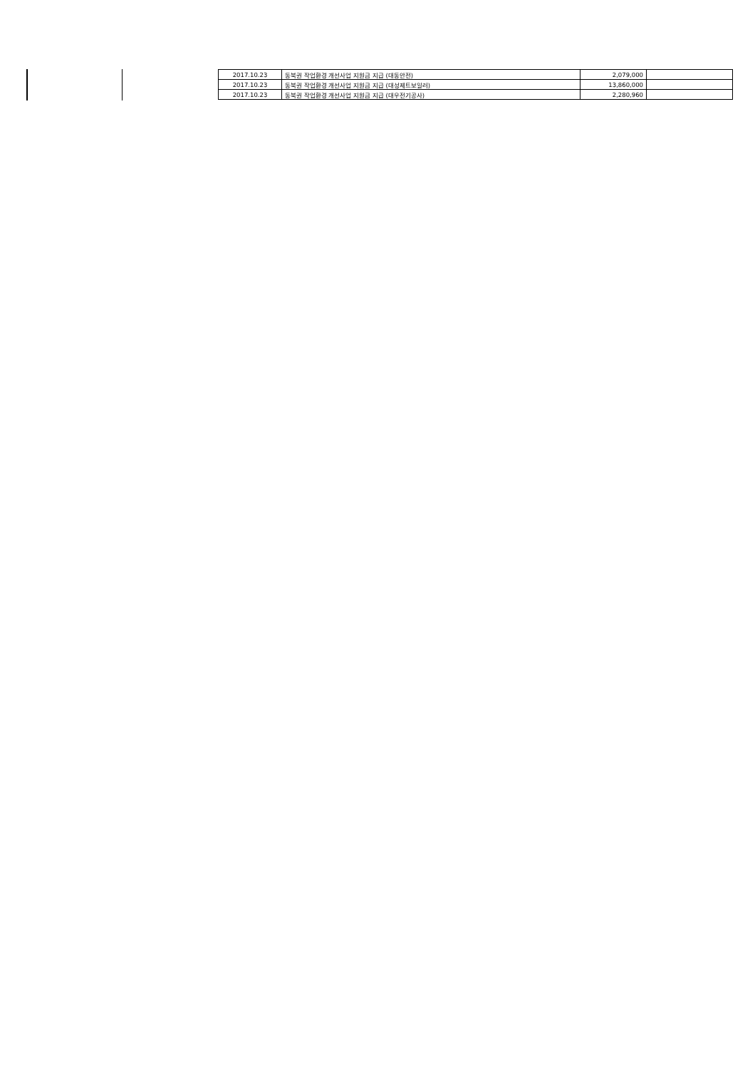| 2017.10.23 | 동북권 작업환경 개선사업 지원금 지급 (대동안전) | 2,079,000 | |
| 2017.10.23 | 동북권 작업환경 개선사업 지원금 지급 (대성제트보일러) | 13,860,000 | |
| 2017.10.23 | 동북권 작업환경 개선사업 지원금 지급 (대우전기공사) | 2,280,960 | |